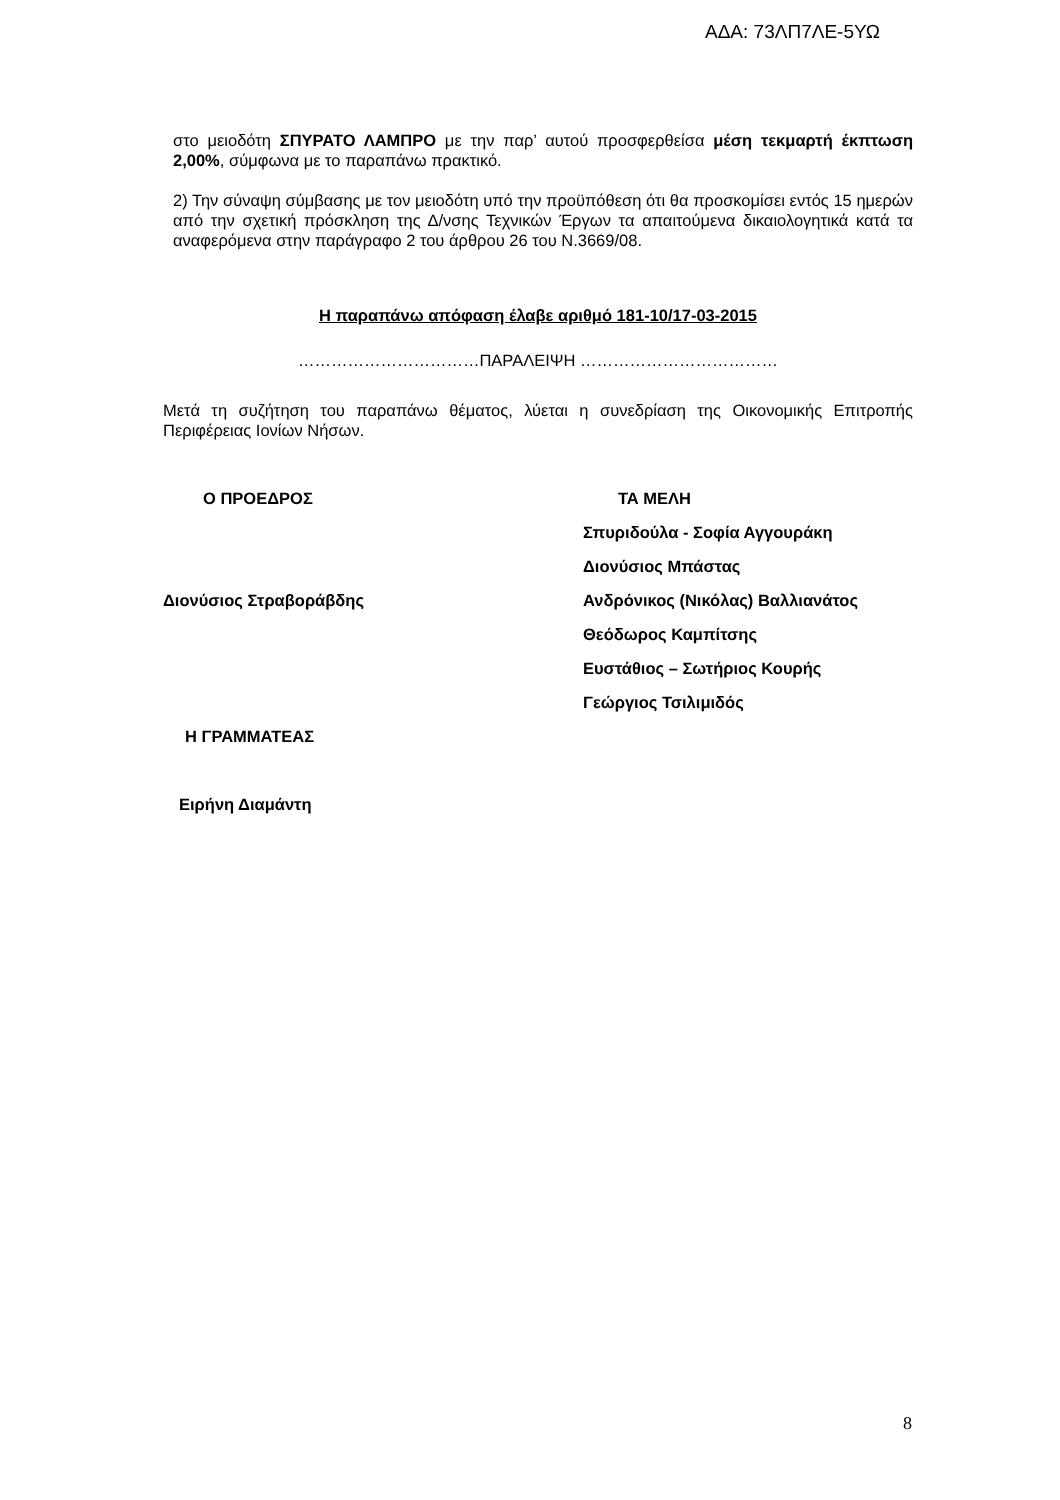ΑΔΑ: 73ΛΠ7ΛΕ-5ΥΩ
στο μειοδότη ΣΠΥΡΑΤΟ ΛΑΜΠΡΟ με την παρ’ αυτού προσφερθείσα μέση τεκμαρτή έκπτωση 2,00%, σύμφωνα με το παραπάνω πρακτικό.
2) Την σύναψη σύμβασης με τον μειοδότη υπό την προϋπόθεση ότι θα προσκομίσει εντός 15 ημερών από την σχετική πρόσκληση της Δ/νσης Τεχνικών Έργων τα απαιτούμενα δικαιολογητικά κατά τα αναφερόμενα στην παράγραφο 2 του άρθρου 26 του Ν.3669/08.
Η παραπάνω απόφαση έλαβε αριθμό 181-10/17-03-2015
……………………………ΠΑΡΑΛΕΙΨΗ ………………………………
Μετά τη συζήτηση του παραπάνω θέματος, λύεται η συνεδρίαση της Οικονομικής Επιτροπής Περιφέρειας Ιονίων Νήσων.
Ο ΠΡΟΕΔΡΟΣ
Διονύσιος Στραβοράβδης
Η ΓΡΑΜΜΑΤΕΑΣ
Ειρήνη Διαμάντη
ΤΑ ΜΕΛΗ
Σπυριδούλα - Σοφία Αγγουράκη
Διονύσιος Μπάστας
Ανδρόνικος (Νικόλας) Βαλλιανάτος
Θεόδωρος Καμπίτσης
Ευστάθιος – Σωτήριος Κουρής
Γεώργιος Τσιλιμιδός
8